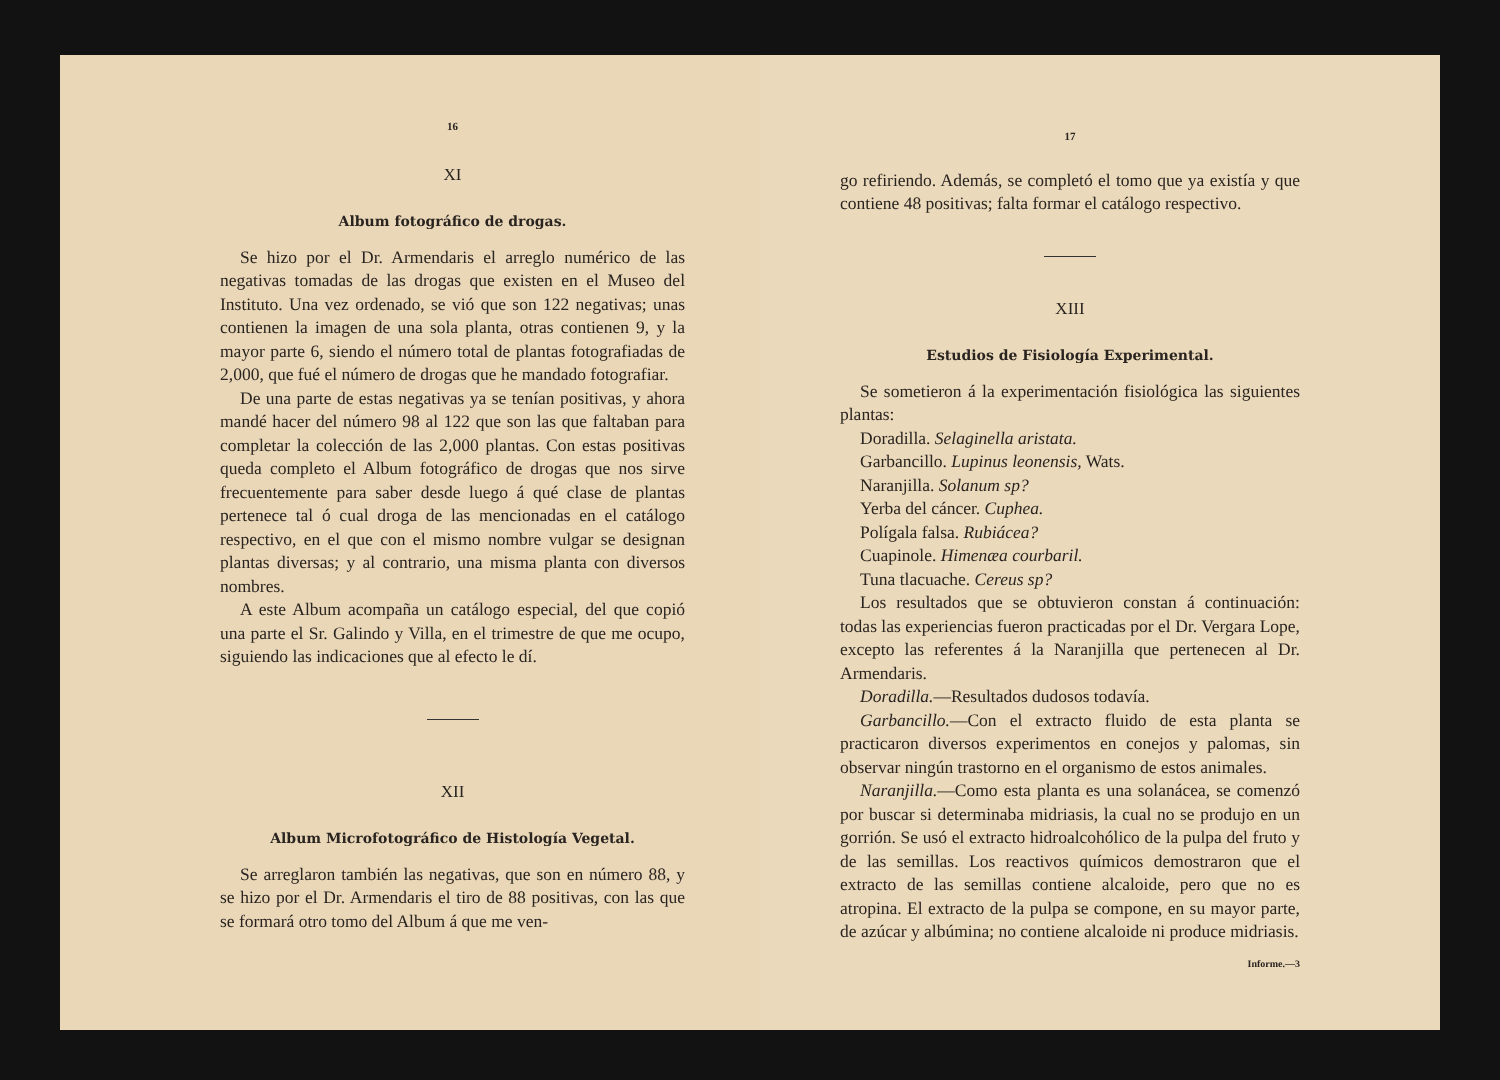16
XI
Album fotográfico de drogas.
Se hizo por el Dr. Armendaris el arreglo numérico de las negativas tomadas de las drogas que existen en el Museo del Instituto. Una vez ordenado, se vió que son 122 negativas; unas contienen la imagen de una sola planta, otras contienen 9, y la mayor parte 6, siendo el número total de plantas fotografiadas de 2,000, que fué el número de drogas que he mandado fotografiar.
De una parte de estas negativas ya se tenían positivas, y ahora mandé hacer del número 98 al 122 que son las que faltaban para completar la colección de las 2,000 plantas. Con estas positivas queda completo el Album fotográfico de drogas que nos sirve frecuentemente para saber desde luego á qué clase de plantas pertenece tal ó cual droga de las mencionadas en el catálogo respectivo, en el que con el mismo nombre vulgar se designan plantas diversas; y al contrario, una misma planta con diversos nombres.
A este Album acompaña un catálogo especial, del que copió una parte el Sr. Galindo y Villa, en el trimestre de que me ocupo, siguiendo las indicaciones que al efecto le dí.
XII
Album Microfotográfico de Histología Vegetal.
Se arreglaron también las negativas, que son en número 88, y se hizo por el Dr. Armendaris el tiro de 88 positivas, con las que se formará otro tomo del Album á que me ven-
17
go refiriendo. Además, se completó el tomo que ya existía y que contiene 48 positivas; falta formar el catálogo respectivo.
XIII
Estudios de Fisiología Experimental.
Se sometieron á la experimentación fisiológica las siguientes plantas:
Doradilla. Selaginella aristata.
Garbancillo. Lupinus leonensis, Wats.
Naranjilla. Solanum sp?
Yerba del cáncer. Cuphea.
Polígala falsa. Rubiácea?
Cuapinole. Himenæa courbaril.
Tuna tlacuache. Cereus sp?
Los resultados que se obtuvieron constan á continuación: todas las experiencias fueron practicadas por el Dr. Vergara Lope, excepto las referentes á la Naranjilla que pertenecen al Dr. Armendaris.
Doradilla.—Resultados dudosos todavía.
Garbancillo.—Con el extracto fluido de esta planta se practicaron diversos experimentos en conejos y palomas, sin observar ningún trastorno en el organismo de estos animales.
Naranjilla.—Como esta planta es una solanácea, se comenzó por buscar si determinaba midriasis, la cual no se produjo en un gorrión. Se usó el extracto hidroalcohólico de la pulpa del fruto y de las semillas. Los reactivos químicos demostraron que el extracto de las semillas contiene alcaloide, pero que no es atropina. El extracto de la pulpa se compone, en su mayor parte, de azúcar y albúmina; no contiene alcaloide ni produce midriasis.
Informe.—3